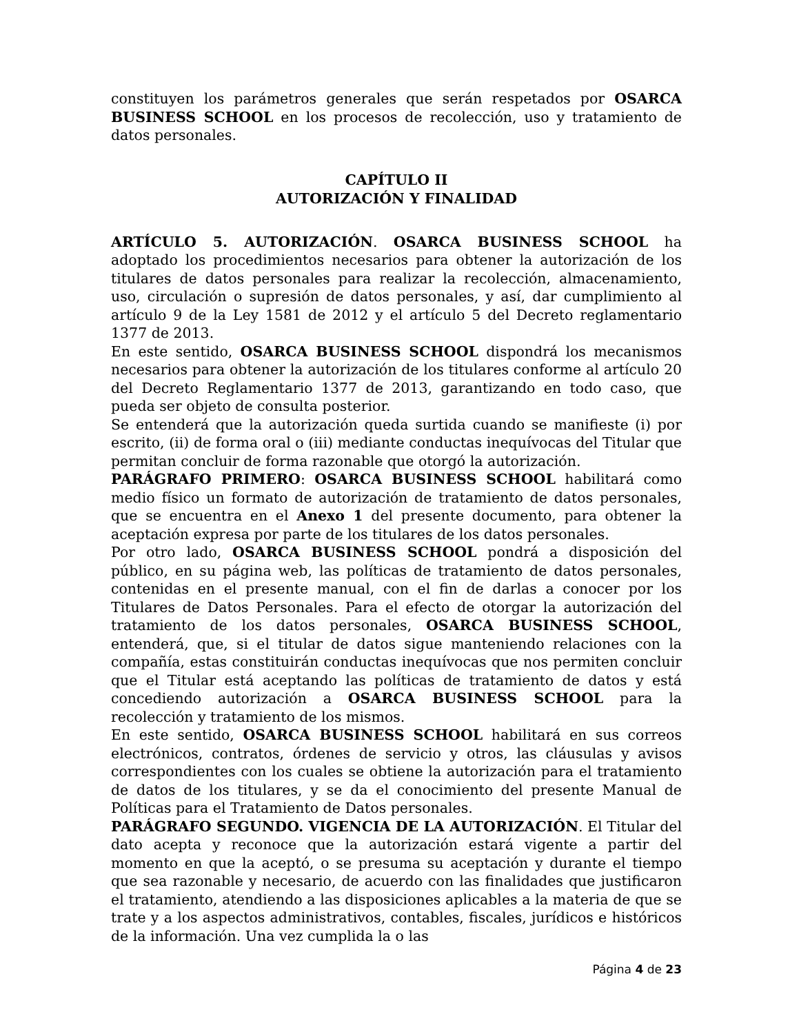constituyen los parámetros generales que serán respetados por OSARCA BUSINESS SCHOOL en los procesos de recolección, uso y tratamiento de datos personales.
CAPÍTULO II
AUTORIZACIÓN Y FINALIDAD
ARTÍCULO 5. AUTORIZACIÓN. OSARCA BUSINESS SCHOOL ha adoptado los procedimientos necesarios para obtener la autorización de los titulares de datos personales para realizar la recolección, almacenamiento, uso, circulación o supresión de datos personales, y así, dar cumplimiento al artículo 9 de la Ley 1581 de 2012 y el artículo 5 del Decreto reglamentario 1377 de 2013.
En este sentido, OSARCA BUSINESS SCHOOL dispondrá los mecanismos necesarios para obtener la autorización de los titulares conforme al artículo 20 del Decreto Reglamentario 1377 de 2013, garantizando en todo caso, que pueda ser objeto de consulta posterior.
Se entenderá que la autorización queda surtida cuando se manifieste (i) por escrito, (ii) de forma oral o (iii) mediante conductas inequívocas del Titular que permitan concluir de forma razonable que otorgó la autorización.
PARÁGRAFO PRIMERO: OSARCA BUSINESS SCHOOL habilitará como medio físico un formato de autorización de tratamiento de datos personales, que se encuentra en el Anexo 1 del presente documento, para obtener la aceptación expresa por parte de los titulares de los datos personales.
Por otro lado, OSARCA BUSINESS SCHOOL pondrá a disposición del público, en su página web, las políticas de tratamiento de datos personales, contenidas en el presente manual, con el fin de darlas a conocer por los Titulares de Datos Personales. Para el efecto de otorgar la autorización del tratamiento de los datos personales, OSARCA BUSINESS SCHOOL, entenderá, que, si el titular de datos sigue manteniendo relaciones con la compañía, estas constituirán conductas inequívocas que nos permiten concluir que el Titular está aceptando las políticas de tratamiento de datos y está concediendo autorización a OSARCA BUSINESS SCHOOL para la recolección y tratamiento de los mismos.
En este sentido, OSARCA BUSINESS SCHOOL habilitará en sus correos electrónicos, contratos, órdenes de servicio y otros, las cláusulas y avisos correspondientes con los cuales se obtiene la autorización para el tratamiento de datos de los titulares, y se da el conocimiento del presente Manual de Políticas para el Tratamiento de Datos personales.
PARÁGRAFO SEGUNDO. VIGENCIA DE LA AUTORIZACIÓN. El Titular del dato acepta y reconoce que la autorización estará vigente a partir del momento en que la aceptó, o se presuma su aceptación y durante el tiempo que sea razonable y necesario, de acuerdo con las finalidades que justificaron el tratamiento, atendiendo a las disposiciones aplicables a la materia de que se trate y a los aspectos administrativos, contables, fiscales, jurídicos e históricos de la información. Una vez cumplida la o las
Página 4 de 23